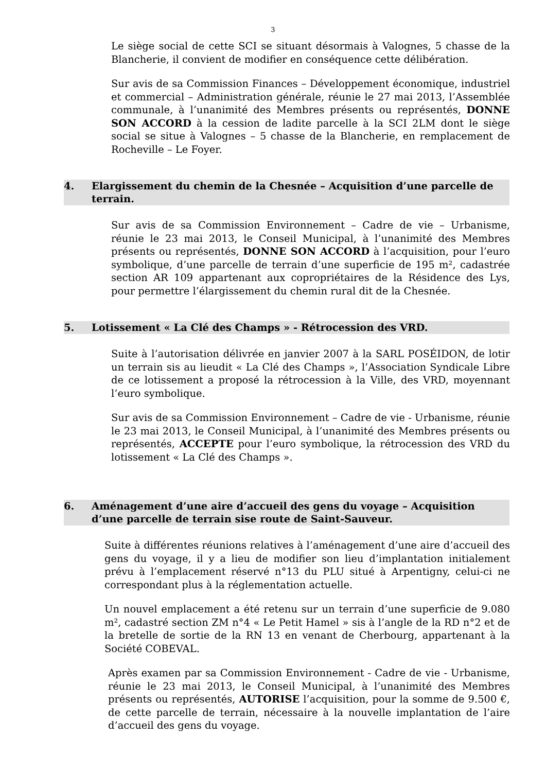3
Le siège social de cette SCI se situant désormais à Valognes, 5 chasse de la Blancherie, il convient de modifier en conséquence cette délibération.
Sur avis de sa Commission Finances – Développement économique, industriel et commercial – Administration générale, réunie le 27 mai 2013, l’Assemblée communale, à l’unanimité des Membres présents ou représentés, DONNE SON ACCORD à la cession de ladite parcelle à la SCI 2LM dont le siège social se situe à Valognes – 5 chasse de la Blancherie, en remplacement de Rocheville – Le Foyer.
4. Elargissement du chemin de la Chesnée – Acquisition d’une parcelle de terrain.
Sur avis de sa Commission Environnement – Cadre de vie – Urbanisme, réunie le 23 mai 2013, le Conseil Municipal, à l’unanimité des Membres présents ou représentés, DONNE SON ACCORD à l’acquisition, pour l’euro symbolique, d’une parcelle de terrain d’une superficie de 195 m², cadastrée section AR 109 appartenant aux copropriétaires de la Résidence des Lys, pour permettre l’élargissement du chemin rural dit de la Chesnée.
5. Lotissement « La Clé des Champs » - Rétrocession des VRD.
Suite à l’autorisation délivrée en janvier 2007 à la SARL POSÉIDON, de lotir un terrain sis au lieudit « La Clé des Champs », l’Association Syndicale Libre de ce lotissement a proposé la rétrocession à la Ville, des VRD, moyennant l’euro symbolique.
Sur avis de sa Commission Environnement – Cadre de vie - Urbanisme, réunie le 23 mai 2013, le Conseil Municipal, à l’unanimité des Membres présents ou représentés, ACCEPTE pour l’euro symbolique, la rétrocession des VRD du lotissement « La Clé des Champs ».
6. Aménagement d’une aire d’accueil des gens du voyage – Acquisition d’une parcelle de terrain sise route de Saint-Sauveur.
Suite à différentes réunions relatives à l’aménagement d’une aire d’accueil des gens du voyage, il y a lieu de modifier son lieu d’implantation initialement prévu à l’emplacement réservé n°13 du PLU situé à Arpentigny, celui-ci ne correspondant plus à la réglementation actuelle.
Un nouvel emplacement a été retenu sur un terrain d’une superficie de 9.080 m², cadastré section ZM n°4 « Le Petit Hamel » sis à l’angle de la RD n°2 et de la bretelle de sortie de la RN 13 en venant de Cherbourg, appartenant à la Société COBEVAL.
Après examen par sa Commission Environnement - Cadre de vie - Urbanisme, réunie le 23 mai 2013, le Conseil Municipal, à l’unanimité des Membres présents ou représentés, AUTORISE l’acquisition, pour la somme de 9.500 €, de cette parcelle de terrain, nécessaire à la nouvelle implantation de l’aire d’accueil des gens du voyage.